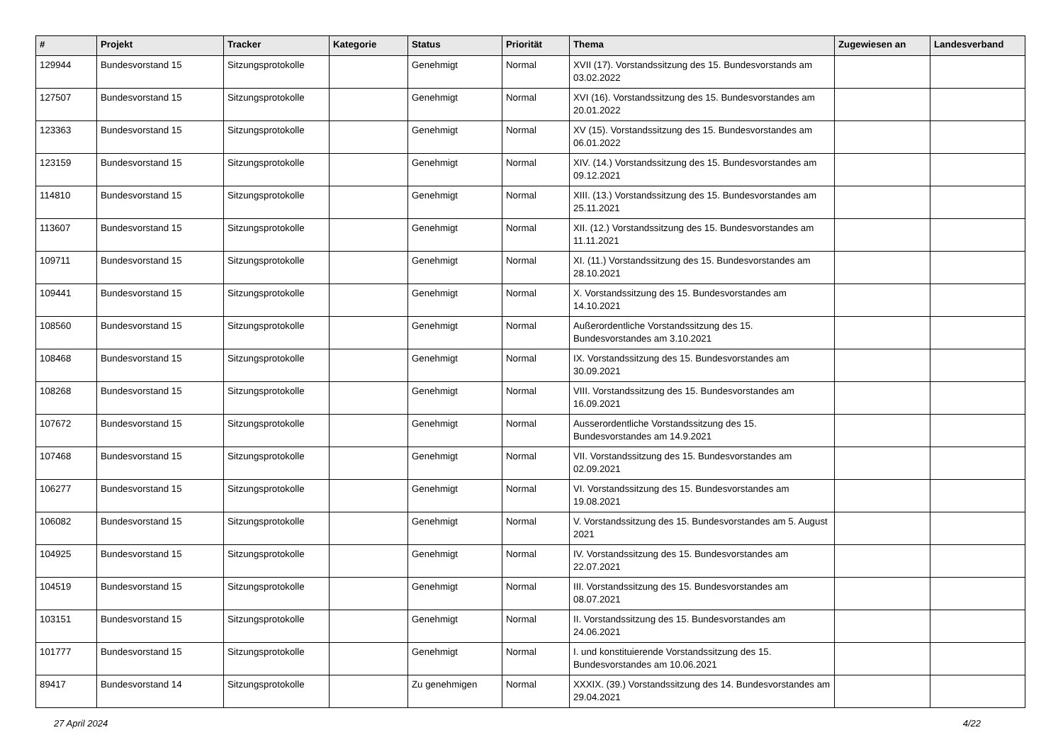| # | Projekt | Tracker | Kategorie | Status | Priorität | Thema | Zugewiesen an | Landesverband |
| --- | --- | --- | --- | --- | --- | --- | --- | --- |
| 129944 | Bundesvorstand 15 | Sitzungsprotokolle | | Genehmigt | Normal | XVII (17). Vorstandssitzung des 15. Bundesvorstands am 03.02.2022 | | |
| 127507 | Bundesvorstand 15 | Sitzungsprotokolle | | Genehmigt | Normal | XVI (16). Vorstandssitzung des 15. Bundesvorstandes am 20.01.2022 | | |
| 123363 | Bundesvorstand 15 | Sitzungsprotokolle | | Genehmigt | Normal | XV (15). Vorstandssitzung des 15. Bundesvorstandes am 06.01.2022 | | |
| 123159 | Bundesvorstand 15 | Sitzungsprotokolle | | Genehmigt | Normal | XIV. (14.) Vorstandssitzung des 15. Bundesvorstandes am 09.12.2021 | | |
| 114810 | Bundesvorstand 15 | Sitzungsprotokolle | | Genehmigt | Normal | XIII. (13.) Vorstandssitzung des 15. Bundesvorstandes am 25.11.2021 | | |
| 113607 | Bundesvorstand 15 | Sitzungsprotokolle | | Genehmigt | Normal | XII. (12.) Vorstandssitzung des 15. Bundesvorstandes am 11.11.2021 | | |
| 109711 | Bundesvorstand 15 | Sitzungsprotokolle | | Genehmigt | Normal | XI. (11.) Vorstandssitzung des 15. Bundesvorstandes am 28.10.2021 | | |
| 109441 | Bundesvorstand 15 | Sitzungsprotokolle | | Genehmigt | Normal | X. Vorstandssitzung des 15. Bundesvorstandes am 14.10.2021 | | |
| 108560 | Bundesvorstand 15 | Sitzungsprotokolle | | Genehmigt | Normal | Außerordentliche Vorstandssitzung des 15. Bundesvorstandes am 3.10.2021 | | |
| 108468 | Bundesvorstand 15 | Sitzungsprotokolle | | Genehmigt | Normal | IX. Vorstandssitzung des 15. Bundesvorstandes am 30.09.2021 | | |
| 108268 | Bundesvorstand 15 | Sitzungsprotokolle | | Genehmigt | Normal | VIII. Vorstandssitzung des 15. Bundesvorstandes am 16.09.2021 | | |
| 107672 | Bundesvorstand 15 | Sitzungsprotokolle | | Genehmigt | Normal | Ausserordentliche Vorstandssitzung des 15. Bundesvorstandes am 14.9.2021 | | |
| 107468 | Bundesvorstand 15 | Sitzungsprotokolle | | Genehmigt | Normal | VII. Vorstandssitzung des 15. Bundesvorstandes am 02.09.2021 | | |
| 106277 | Bundesvorstand 15 | Sitzungsprotokolle | | Genehmigt | Normal | VI. Vorstandssitzung des 15. Bundesvorstandes am 19.08.2021 | | |
| 106082 | Bundesvorstand 15 | Sitzungsprotokolle | | Genehmigt | Normal | V. Vorstandssitzung des 15. Bundesvorstandes am 5. August 2021 | | |
| 104925 | Bundesvorstand 15 | Sitzungsprotokolle | | Genehmigt | Normal | IV. Vorstandssitzung des 15. Bundesvorstandes am 22.07.2021 | | |
| 104519 | Bundesvorstand 15 | Sitzungsprotokolle | | Genehmigt | Normal | III. Vorstandssitzung des 15. Bundesvorstandes am 08.07.2021 | | |
| 103151 | Bundesvorstand 15 | Sitzungsprotokolle | | Genehmigt | Normal | II. Vorstandssitzung des 15. Bundesvorstandes am 24.06.2021 | | |
| 101777 | Bundesvorstand 15 | Sitzungsprotokolle | | Genehmigt | Normal | I. und konstituierende Vorstandssitzung des 15. Bundesvorstandes am 10.06.2021 | | |
| 89417 | Bundesvorstand 14 | Sitzungsprotokolle | | Zu genehmigen | Normal | XXXIX. (39.) Vorstandssitzung des 14. Bundesvorstandes am 29.04.2021 | | |
27 April 2024 4/22